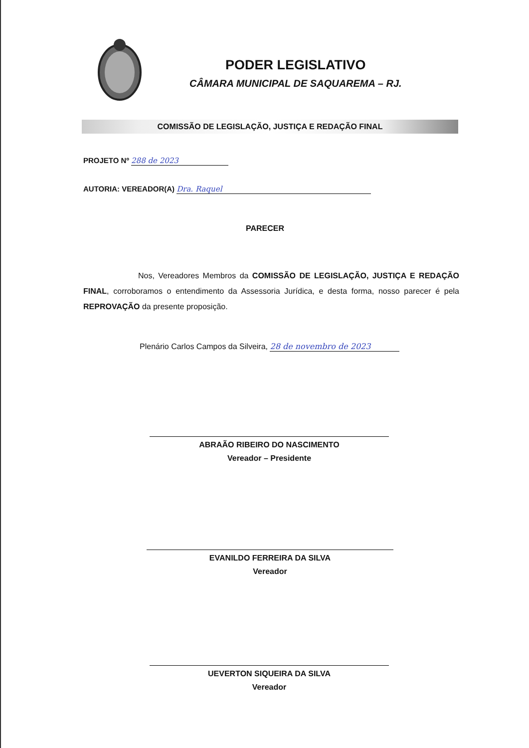PODER LEGISLATIVO
CÂMARA MUNICIPAL DE SAQUAREMA – RJ.
COMISSÃO DE LEGISLAÇÃO, JUSTIÇA E REDAÇÃO FINAL
PROJETO Nº 288 de 2023
AUTORIA: VEREADOR(A) Dra. Raquel
PARECER
Nos, Vereadores Membros da COMISSÃO DE LEGISLAÇÃO, JUSTIÇA E REDAÇÃO FINAL, corroboramos o entendimento da Assessoria Jurídica, e desta forma, nosso parecer é pela REPROVAÇÃO da presente proposição.
Plenário Carlos Campos da Silveira, 28 de novembro de 2023
ABRAÃO RIBEIRO DO NASCIMENTO
Vereador – Presidente
EVANILDO FERREIRA DA SILVA
Vereador
UEVERTON SIQUEIRA DA SILVA
Vereador